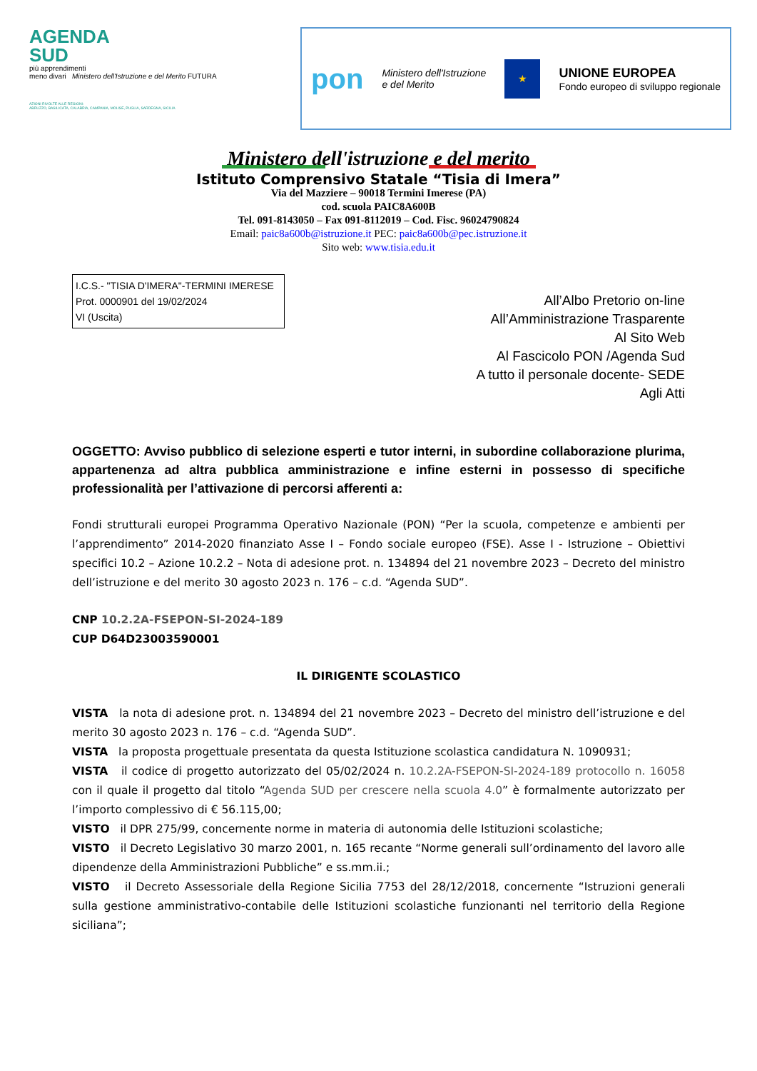AGENDA
SUD
più apprendimenti
meno divari Ministero dell'Istruzione e del Merito FUTURA
AZIONI RIVOLTE ALLE REGIONI:
ABRUZZO, BASILICATA, CALABRIA, CAMPANIA, MOLISE, PUGLIA, SARDEGNA, SICILIA
pon
Ministero dell'Istruzione
e del Merito
★
UNIONE EUROPEA
Fondo europeo di sviluppo regionale
Ministero dell'istruzione e del merito
Istituto Comprensivo Statale “Tisia di Imera”
Via del Mazziere – 90018 Termini Imerese (PA)
cod. scuola PAIC8A600B
Tel. 091-8143050 – Fax 091-8112019 – Cod. Fisc. 96024790824
Email: paic8a600b@istruzione.it PEC: paic8a600b@pec.istruzione.it
Sito web: www.tisia.edu.it
I.C.S.- "TISIA D'IMERA"-TERMINI IMERESE
Prot. 0000901 del 19/02/2024
VI (Uscita)
All’Albo Pretorio on-line
All’Amministrazione Trasparente
Al Sito Web
Al Fascicolo PON /Agenda Sud
A tutto il personale docente- SEDE
Agli Atti
OGGETTO: Avviso pubblico di selezione esperti e tutor interni, in subordine collaborazione plurima, appartenenza ad altra pubblica amministrazione e infine esterni in possesso di specifiche professionalità per l’attivazione di percorsi afferenti a:
Fondi strutturali europei Programma Operativo Nazionale (PON) “Per la scuola, competenze e ambienti per l’apprendimento” 2014-2020 finanziato Asse I – Fondo sociale europeo (FSE). Asse I - Istruzione – Obiettivi specifici 10.2 – Azione 10.2.2 – Nota di adesione prot. n. 134894 del 21 novembre 2023 – Decreto del ministro dell’istruzione e del merito 30 agosto 2023 n. 176 – c.d. “Agenda SUD”.
CNP 10.2.2A-FSEPON-SI-2024-189
CUP D64D23003590001
IL DIRIGENTE SCOLASTICO
VISTA la nota di adesione prot. n. 134894 del 21 novembre 2023 – Decreto del ministro dell’istruzione e del merito 30 agosto 2023 n. 176 – c.d. “Agenda SUD”.
VISTA la proposta progettuale presentata da questa Istituzione scolastica candidatura N. 1090931;
VISTA il codice di progetto autorizzato del 05/02/2024 n. 10.2.2A-FSEPON-SI-2024-189 protocollo n. 16058 con il quale il progetto dal titolo “Agenda SUD per crescere nella scuola 4.0” è formalmente autorizzato per l’importo complessivo di € 56.115,00;
VISTO il DPR 275/99, concernente norme in materia di autonomia delle Istituzioni scolastiche;
VISTO il Decreto Legislativo 30 marzo 2001, n. 165 recante “Norme generali sull’ordinamento del lavoro alle dipendenze della Amministrazioni Pubbliche” e ss.mm.ii.;
VISTO il Decreto Assessoriale della Regione Sicilia 7753 del 28/12/2018, concernente “Istruzioni generali sulla gestione amministrativo-contabile delle Istituzioni scolastiche funzionanti nel territorio della Regione siciliana”;